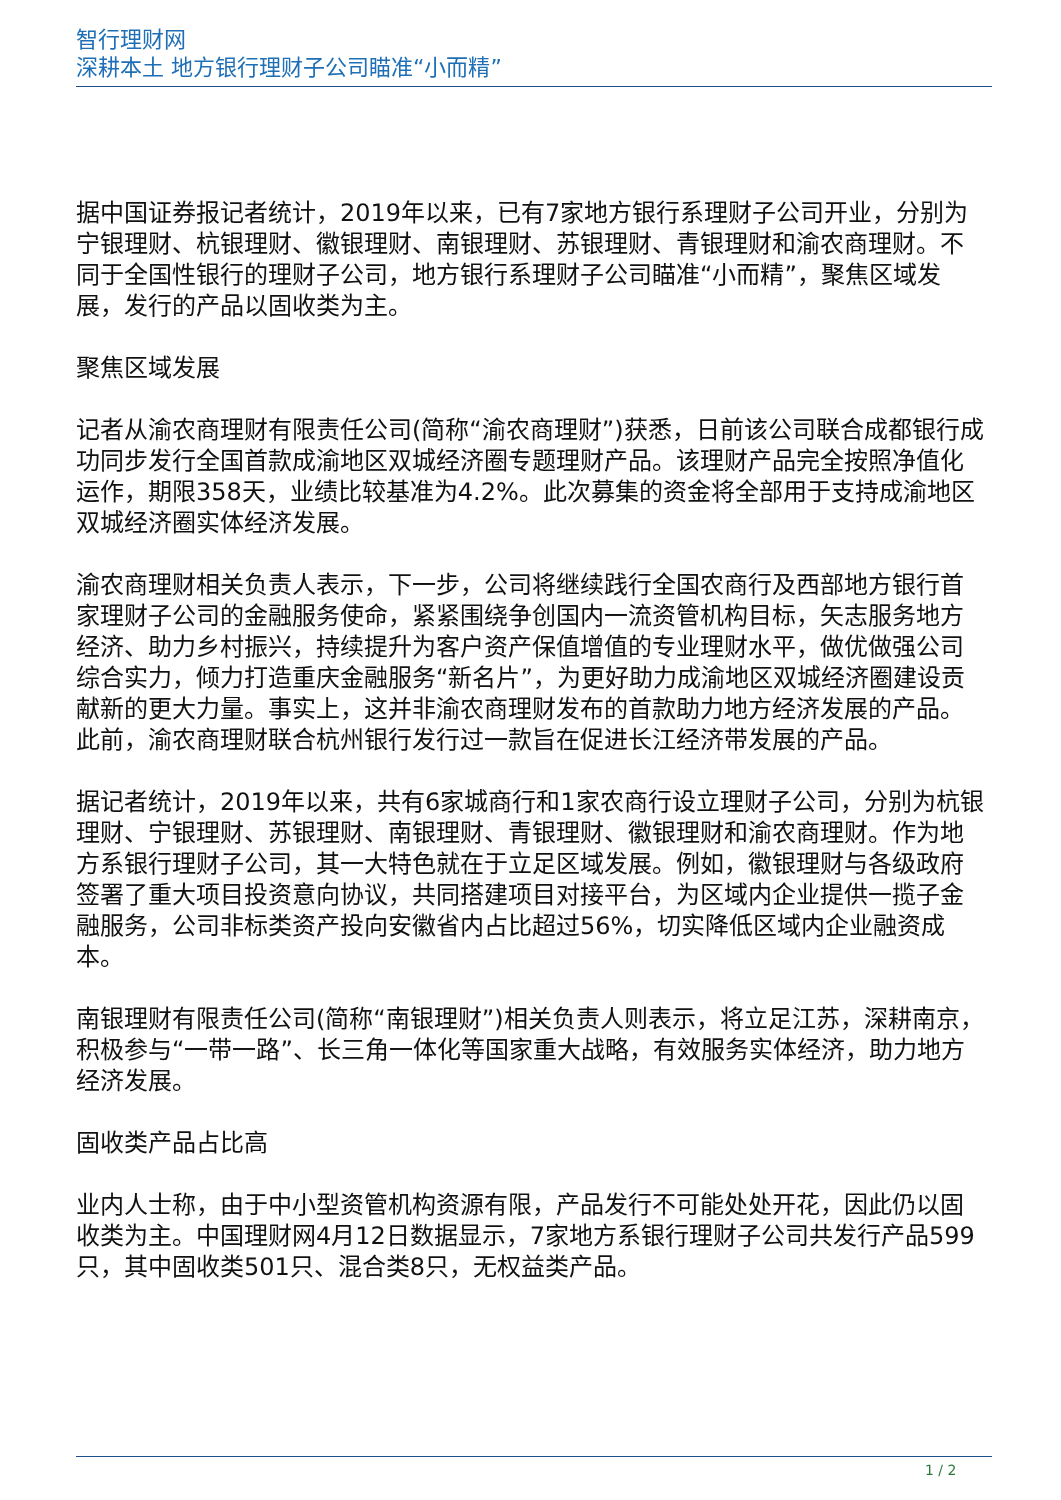智行理财网
深耕本土 地方银行理财子公司瞄准“小而精”
据中国证券报记者统计，2019年以来，已有7家地方银行系理财子公司开业，分别为宁银理财、杭银理财、徽银理财、南银理财、苏银理财、青银理财和渝农商理财。不同于全国性银行的理财子公司，地方银行系理财子公司瞄准“小而精”，聚焦区域发展，发行的产品以固收类为主。
聚焦区域发展
记者从渝农商理财有限责任公司(简称“渝农商理财”)获悉，日前该公司联合成都银行成功同步发行全国首款成渝地区双城经济圈专题理财产品。该理财产品完全按照净值化运作，期限358天，业绩比较基准为4.2%。此次募集的资金将全部用于支持成渝地区双城经济圈实体经济发展。
渝农商理财相关负责人表示，下一步，公司将继续践行全国农商行及西部地方银行首家理财子公司的金融服务使命，紧紧围绕争创国内一流资管机构目标，矢志服务地方经济、助力乡村振兴，持续提升为客户资产保值增值的专业理财水平，做优做强公司综合实力，倾力打造重庆金融服务“新名片”，为更好助力成渝地区双城经济圈建设贡献新的更大力量。事实上，这并非渝农商理财发布的首款助力地方经济发展的产品。此前，渝农商理财联合杭州银行发行过一款旨在促进长江经济带发展的产品。
据记者统计，2019年以来，共有6家城商行和1家农商行设立理财子公司，分别为杭银理财、宁银理财、苏银理财、南银理财、青银理财、徽银理财和渝农商理财。作为地方系银行理财子公司，其一大特色就在于立足区域发展。例如，徽银理财与各级政府签署了重大项目投资意向协议，共同搭建项目对接平台，为区域内企业提供一揽子金融服务，公司非标类资产投向安徽省内占比超过56%，切实降低区域内企业融资成本。
南银理财有限责任公司(简称“南银理财”)相关负责人则表示，将立足江苏，深耕南京，积极参与“一带一路”、长三角一体化等国家重大战略，有效服务实体经济，助力地方经济发展。
固收类产品占比高
业内人士称，由于中小型资管机构资源有限，产品发行不可能处处开花，因此仍以固收类为主。中国理财网4月12日数据显示，7家地方系银行理财子公司共发行产品599只，其中固收类501只、混合类8只，无权益类产品。
1 / 2